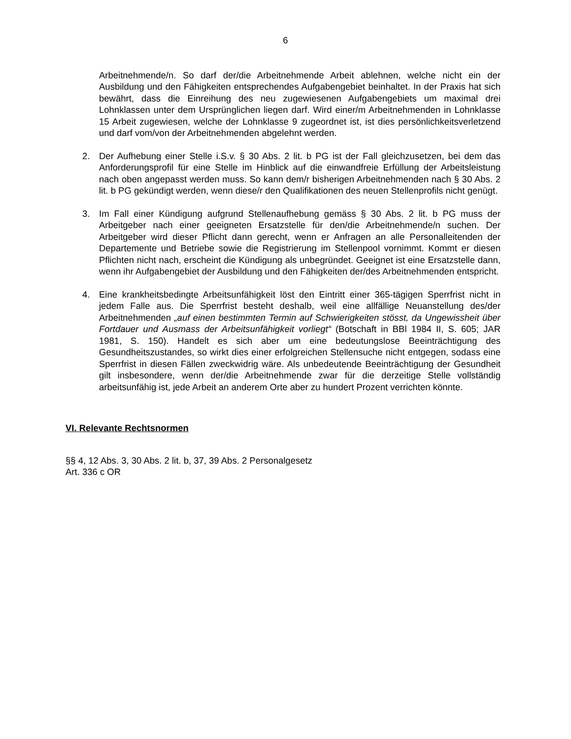6
Arbeitnehmende/n. So darf der/die Arbeitnehmende Arbeit ablehnen, welche nicht ein der Ausbildung und den Fähigkeiten entsprechendes Aufgabengebiet beinhaltet. In der Praxis hat sich bewährt, dass die Einreihung des neu zugewiesenen Aufgabengebiets um maximal drei Lohnklassen unter dem Ursprünglichen liegen darf. Wird einer/m Arbeitnehmenden in Lohnklasse 15 Arbeit zugewiesen, welche der Lohnklasse 9 zugeordnet ist, ist dies persönlichkeitsverletzend und darf vom/von der Arbeitnehmenden abgelehnt werden.
2. Der Aufhebung einer Stelle i.S.v. § 30 Abs. 2 lit. b PG ist der Fall gleichzusetzen, bei dem das Anforderungsprofil für eine Stelle im Hinblick auf die einwandfreie Erfüllung der Arbeitsleistung nach oben angepasst werden muss. So kann dem/r bisherigen Arbeitnehmenden nach § 30 Abs. 2 lit. b PG gekündigt werden, wenn diese/r den Qualifikationen des neuen Stellenprofils nicht genügt.
3. Im Fall einer Kündigung aufgrund Stellenaufhebung gemäss § 30 Abs. 2 lit. b PG muss der Arbeitgeber nach einer geeigneten Ersatzstelle für den/die Arbeitnehmende/n suchen. Der Arbeitgeber wird dieser Pflicht dann gerecht, wenn er Anfragen an alle Personalleitenden der Departemente und Betriebe sowie die Registrierung im Stellenpool vornimmt. Kommt er diesen Pflichten nicht nach, erscheint die Kündigung als unbegründet. Geeignet ist eine Ersatzstelle dann, wenn ihr Aufgabengebiet der Ausbildung und den Fähigkeiten der/des Arbeitnehmenden entspricht.
4. Eine krankheitsbedingte Arbeitsunfähigkeit löst den Eintritt einer 365-tägigen Sperrfrist nicht in jedem Falle aus. Die Sperrfrist besteht deshalb, weil eine allfällige Neuanstellung des/der Arbeitnehmenden „auf einen bestimmten Termin auf Schwierigkeiten stösst, da Ungewissheit über Fortdauer und Ausmass der Arbeitsunfähigkeit vorliegt“ (Botschaft in BBl 1984 II, S. 605; JAR 1981, S. 150). Handelt es sich aber um eine bedeutungslose Beeinträchtigung des Gesundheitszustandes, so wirkt dies einer erfolgreichen Stellensuche nicht entgegen, sodass eine Sperrfrist in diesen Fällen zweckwidrig wäre. Als unbedeutende Beeinträchtigung der Gesundheit gilt insbesondere, wenn der/die Arbeitnehmende zwar für die derzeitige Stelle vollständig arbeitsunfähig ist, jede Arbeit an anderem Orte aber zu hundert Prozent verrichten könnte.
VI. Relevante Rechtsnormen
§§ 4, 12 Abs. 3, 30 Abs. 2 lit. b, 37, 39 Abs. 2 Personalgesetz
Art. 336 c OR